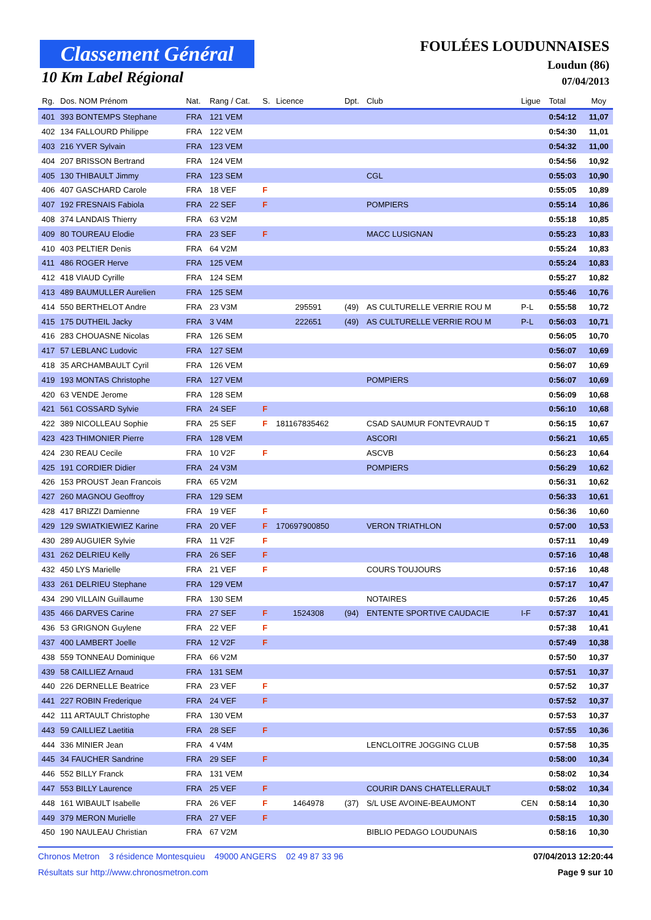Classement Général
10 Km Label Régional
FOULÉES LOUDUNNAISES
Loudun (86)
07/04/2013
| Rg. | Dos. NOM Prénom | Nat. | Rang / Cat. | S. | Licence | Dpt. | Club | Ligue | Total | Moy |
| --- | --- | --- | --- | --- | --- | --- | --- | --- | --- | --- |
| 401 | 393 BONTEMPS Stephane | FRA | 121 VEM | | | | | | 0:54:12 | 11,07 |
| 402 | 134 FALLOURD Philippe | FRA | 122 VEM | | | | | | 0:54:30 | 11,01 |
| 403 | 216 YVER Sylvain | FRA | 123 VEM | | | | | | 0:54:32 | 11,00 |
| 404 | 207 BRISSON Bertrand | FRA | 124 VEM | | | | | | 0:54:56 | 10,92 |
| 405 | 130 THIBAULT Jimmy | FRA | 123 SEM | | | | CGL | | 0:55:03 | 10,90 |
| 406 | 407 GASCHARD Carole | FRA | 18 VEF | F | | | | | 0:55:05 | 10,89 |
| 407 | 192 FRESNAIS Fabiola | FRA | 22 SEF | F | | | POMPIERS | | 0:55:14 | 10,86 |
| 408 | 374 LANDAIS Thierry | FRA | 63 V2M | | | | | | 0:55:18 | 10,85 |
| 409 | 80 TOUREAU Elodie | FRA | 23 SEF | F | | | MACC LUSIGNAN | | 0:55:23 | 10,83 |
| 410 | 403 PELTIER Denis | FRA | 64 V2M | | | | | | 0:55:24 | 10,83 |
| 411 | 486 ROGER Herve | FRA | 125 VEM | | | | | | 0:55:24 | 10,83 |
| 412 | 418 VIAUD Cyrille | FRA | 124 SEM | | | | | | 0:55:27 | 10,82 |
| 413 | 489 BAUMULLER Aurelien | FRA | 125 SEM | | | | | | 0:55:46 | 10,76 |
| 414 | 550 BERTHELOT Andre | FRA | 23 V3M | | 295591 | (49) | AS CULTURELLE VERRIE ROU M | P-L | 0:55:58 | 10,72 |
| 415 | 175 DUTHEIL Jacky | FRA | 3 V4M | | 222651 | (49) | AS CULTURELLE VERRIE ROU M | P-L | 0:56:03 | 10,71 |
| 416 | 283 CHOUASNE Nicolas | FRA | 126 SEM | | | | | | 0:56:05 | 10,70 |
| 417 | 57 LEBLANC Ludovic | FRA | 127 SEM | | | | | | 0:56:07 | 10,69 |
| 418 | 35 ARCHAMBAULT Cyril | FRA | 126 VEM | | | | | | 0:56:07 | 10,69 |
| 419 | 193 MONTAS Christophe | FRA | 127 VEM | | | | POMPIERS | | 0:56:07 | 10,69 |
| 420 | 63 VENDE Jerome | FRA | 128 SEM | | | | | | 0:56:09 | 10,68 |
| 421 | 561 COSSARD Sylvie | FRA | 24 SEF | F | | | | | 0:56:10 | 10,68 |
| 422 | 389 NICOLLEAU Sophie | FRA | 25 SEF | F | 181167835462 | | CSAD SAUMUR FONTEVRAUD T | | 0:56:15 | 10,67 |
| 423 | 423 THIMONIER Pierre | FRA | 128 VEM | | | | ASCORI | | 0:56:21 | 10,65 |
| 424 | 230 REAU Cecile | FRA | 10 V2F | F | | | ASCVB | | 0:56:23 | 10,64 |
| 425 | 191 CORDIER Didier | FRA | 24 V3M | | | | POMPIERS | | 0:56:29 | 10,62 |
| 426 | 153 PROUST Jean Francois | FRA | 65 V2M | | | | | | 0:56:31 | 10,62 |
| 427 | 260 MAGNOU Geoffroy | FRA | 129 SEM | | | | | | 0:56:33 | 10,61 |
| 428 | 417 BRIZZI Damienne | FRA | 19 VEF | F | | | | | 0:56:36 | 10,60 |
| 429 | 129 SWIATKIEWIEZ Karine | FRA | 20 VEF | F | 170697900850 | | VERON TRIATHLON | | 0:57:00 | 10,53 |
| 430 | 289 AUGUIER Sylvie | FRA | 11 V2F | F | | | | | 0:57:11 | 10,49 |
| 431 | 262 DELRIEU Kelly | FRA | 26 SEF | F | | | | | 0:57:16 | 10,48 |
| 432 | 450 LYS Marielle | FRA | 21 VEF | F | | | COURS TOUJOURS | | 0:57:16 | 10,48 |
| 433 | 261 DELRIEU Stephane | FRA | 129 VEM | | | | | | 0:57:17 | 10,47 |
| 434 | 290 VILLAIN Guillaume | FRA | 130 SEM | | | | NOTAIRES | | 0:57:26 | 10,45 |
| 435 | 466 DARVES Carine | FRA | 27 SEF | F | 1524308 | (94) | ENTENTE SPORTIVE CAUDACIE | I-F | 0:57:37 | 10,41 |
| 436 | 53 GRIGNON Guylene | FRA | 22 VEF | F | | | | | 0:57:38 | 10,41 |
| 437 | 400 LAMBERT Joelle | FRA | 12 V2F | F | | | | | 0:57:49 | 10,38 |
| 438 | 559 TONNEAU Dominique | FRA | 66 V2M | | | | | | 0:57:50 | 10,37 |
| 439 | 58 CAILLIEZ Arnaud | FRA | 131 SEM | | | | | | 0:57:51 | 10,37 |
| 440 | 226 DERNELLE Beatrice | FRA | 23 VEF | F | | | | | 0:57:52 | 10,37 |
| 441 | 227 ROBIN Frederique | FRA | 24 VEF | F | | | | | 0:57:52 | 10,37 |
| 442 | 111 ARTAULT Christophe | FRA | 130 VEM | | | | | | 0:57:53 | 10,37 |
| 443 | 59 CAILLIEZ Laetitia | FRA | 28 SEF | F | | | | | 0:57:55 | 10,36 |
| 444 | 336 MINIER Jean | FRA | 4 V4M | | | | LENCLOITRE JOGGING CLUB | | 0:57:58 | 10,35 |
| 445 | 34 FAUCHER Sandrine | FRA | 29 SEF | F | | | | | 0:58:00 | 10,34 |
| 446 | 552 BILLY Franck | FRA | 131 VEM | | | | | | 0:58:02 | 10,34 |
| 447 | 553 BILLY Laurence | FRA | 25 VEF | F | | | COURIR DANS CHATELLERAULT | | 0:58:02 | 10,34 |
| 448 | 161 WIBAULT Isabelle | FRA | 26 VEF | F | 1464978 | (37) | S/L USE AVOINE-BEAUMONT | CEN | 0:58:14 | 10,30 |
| 449 | 379 MERON Murielle | FRA | 27 VEF | F | | | | | 0:58:15 | 10,30 |
| 450 | 190 NAULEAU Christian | FRA | 67 V2M | | | | BIBLIO PEDAGO LOUDUNAIS | | 0:58:16 | 10,30 |
Chronos Metron 3 résidence Montesquieu 49000 ANGERS 02 49 87 33 96 07/04/2013 12:20:44
Résultats sur http://www.chronosmetron.com Page 9 sur 10